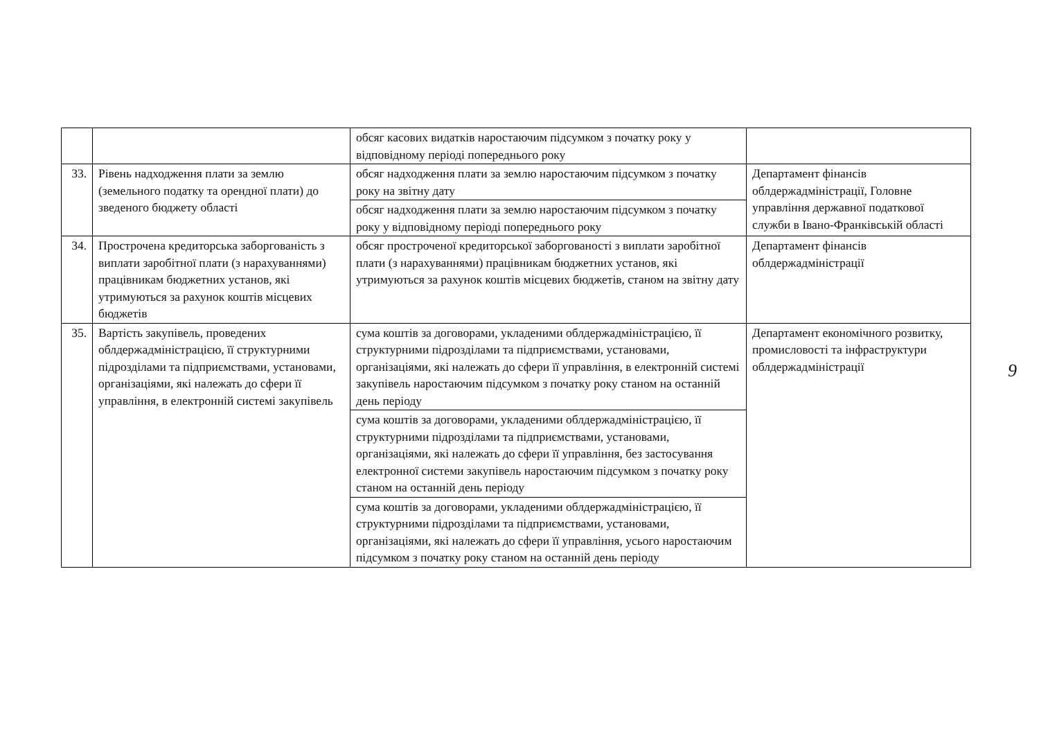| | | обсяг касових видатків наростаючим підсумком з початку року у відповідному періоді попереднього року | |
| 33. | Рівень надходження плати за землю (земельного податку та орендної плати) до зведеного бюджету області | обсяг надходження плати за землю наростаючим підсумком з початку року на звітну дату | Департамент фінансів облдержадміністрації, Головне управління державної податкової служби в Івано-Франківській області |
| | | обсяг надходження плати за землю наростаючим підсумком з початку року у відповідному періоді попереднього року | |
| 34. | Прострочена кредиторська заборгованість з виплати заробітної плати (з нарахуваннями) працівникам бюджетних установ, які утримуються за рахунок коштів місцевих бюджетів | обсяг простроченої кредиторської заборгованості з виплати заробітної плати (з нарахуваннями) працівникам бюджетних установ, які утримуються за рахунок коштів місцевих бюджетів, станом на звітну дату | Департамент фінансів облдержадміністрації |
| 35. | Вартість закупівель, проведених облдержадміністрацією, її структурними підрозділами та підприємствами, установами, організаціями, які належать до сфери її управління, в електронній системі закупівель | сума коштів за договорами, укладеними облдержадміністрацією, її структурними підрозділами та підприємствами, установами, організаціями, які належать до сфери її управління, в електронній системі закупівель наростаючим підсумком з початку року станом на останній день періоду | Департамент економічного розвитку, промисловості та інфраструктури облдержадміністрації |
| | | сума коштів за договорами, укладеними облдержадміністрацією, її структурними підрозділами та підприємствами, установами, організаціями, які належать до сфери її управління, без застосування електронної системи закупівель наростаючим підсумком з початку року станом на останній день періоду | |
| | | сума коштів за договорами, укладеними облдержадміністрацією, її структурними підрозділами та підприємствами, установами, організаціями, які належать до сфери її управління, усього наростаючим підсумком з початку року станом на останній день періоду | |
9